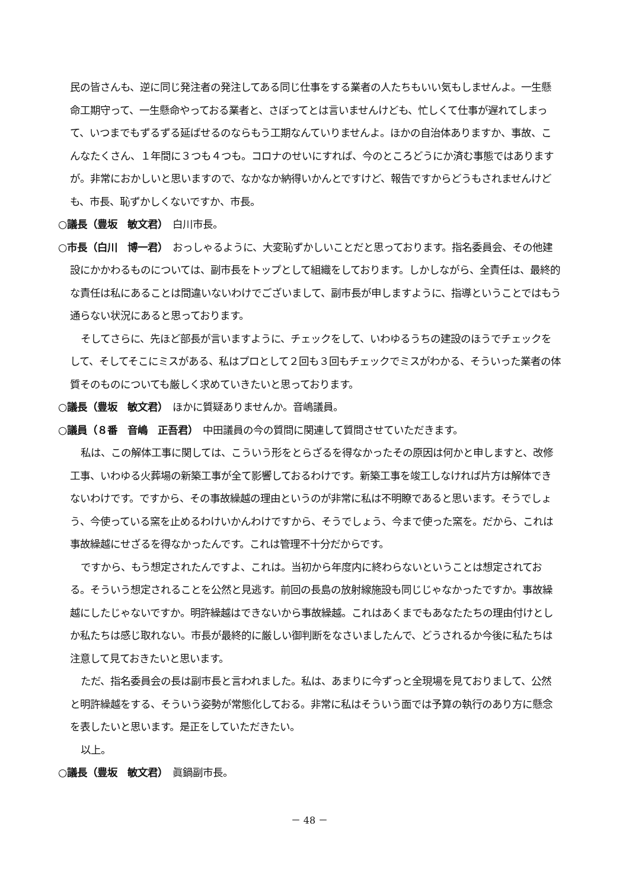民の皆さんも、逆に同じ発注者の発注してある同じ仕事をする業者の人たちもいい気もしませんよ。一生懸命工期守って、一生懸命やっておる業者と、さぼってとは言いませんけども、忙しくて仕事が遅れてしまって、いつまでもずるずる延ばせるのならもう工期なんていりませんよ。ほかの自治体ありますか、事故、こんなたくさん、１年間に３つも４つも。コロナのせいにすれば、今のところどうにか済む事態ではありますが。非常におかしいと思いますので、なかなか納得いかんとですけど、報告ですからどうもされませんけども、市長、恥ずかしくないですか、市長。
○議長（豊坂　敏文君）　白川市長。
○市長（白川　博一君）　おっしゃるように、大変恥ずかしいことだと思っております。指名委員会、その他建設にかかわるものについては、副市長をトップとして組織をしております。しかしながら、全責任は、最終的な責任は私にあることは間違いないわけでございまして、副市長が申しますように、指導ということではもう通らない状況にあると思っております。
そしてさらに、先ほど部長が言いますように、チェックをして、いわゆるうちの建設のほうでチェックをして、そしてそこにミスがある、私はプロとして２回も３回もチェックでミスがわかる、そういった業者の体質そのものについても厳しく求めていきたいと思っております。
○議長（豊坂　敏文君）　ほかに質疑ありませんか。音嶋議員。
○議員（８番　音嶋　正吾君）　中田議員の今の質問に関連して質問させていただきます。
私は、この解体工事に関しては、こういう形をとらざるを得なかったその原因は何かと申しますと、改修工事、いわゆる火葬場の新築工事が全て影響しておるわけです。新築工事を竣工しなければ片方は解体できないわけです。ですから、その事故繰越の理由というのが非常に私は不明瞭であると思います。そうでしょう、今使っている窯を止めるわけいかんわけですから、そうでしょう、今まで使った窯を。だから、これは事故繰越にせざるを得なかったんです。これは管理不十分だからです。
ですから、もう想定されたんですよ、これは。当初から年度内に終わらないということは想定されておる。そういう想定されることを公然と見逃す。前回の長島の放射線施設も同じじゃなかったですか。事故繰越にしたじゃないですか。明許繰越はできないから事故繰越。これはあくまでもあなたたちの理由付けとしか私たちは感じ取れない。市長が最終的に厳しい御判断をなさいましたんで、どうされるか今後に私たちは注意して見ておきたいと思います。
ただ、指名委員会の長は副市長と言われました。私は、あまりに今ずっと全現場を見ておりまして、公然と明許繰越をする、そういう姿勢が常態化しておる。非常に私はそういう面では予算の執行のあり方に懸念を表したいと思います。是正をしていただきたい。
以上。
○議長（豊坂　敏文君）　眞鍋副市長。
－ 48 －